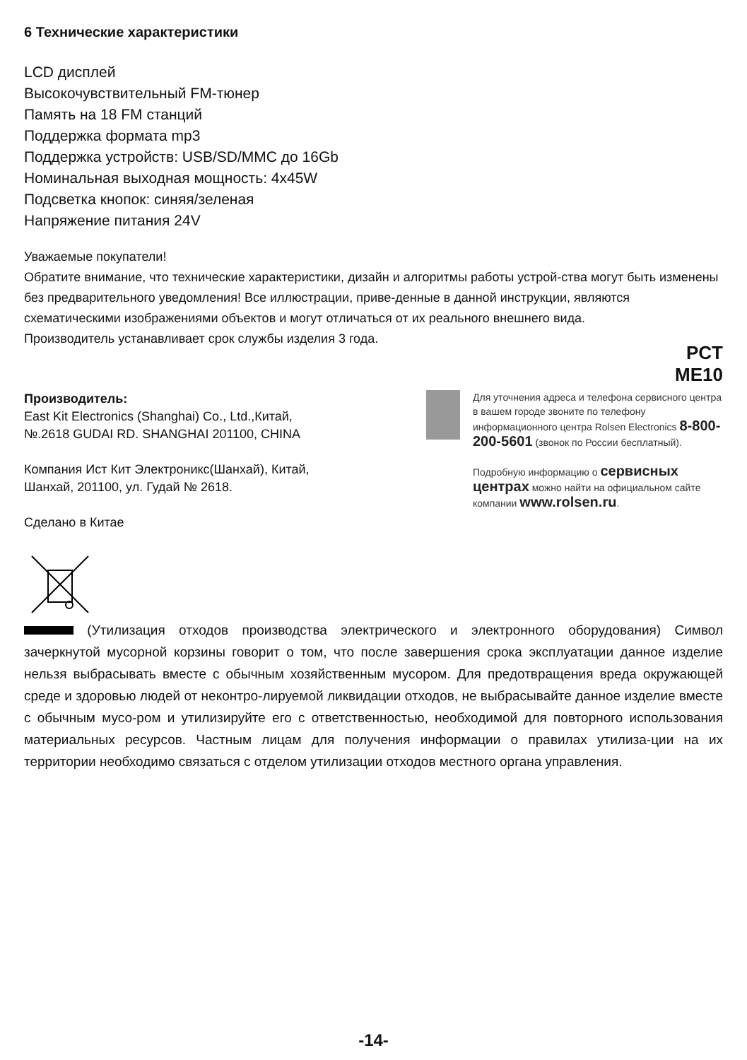6 Технические характеристики
LCD дисплей
Высокочувствительный FM-тюнер
Память на 18 FM станций
Поддержка формата mp3
Поддержка устройств: USB/SD/MMC до 16Gb
Номинальная выходная мощность: 4x45W
Подсветка кнопок: синяя/зеленая
Напряжение питания 24V
Уважаемые покупатели!
Обратите внимание, что технические характеристики, дизайн и алгоритмы работы устрой-ства могут быть изменены без предварительного уведомления! Все иллюстрации, приве-денные в данной инструкции, являются схематическими изображениями объектов и могут отличаться от их реального внешнего вида.
Производитель устанавливает срок службы изделия 3 года.
PCT
ME10
Производитель:
East Kit Electronics (Shanghai) Co., Ltd.,Китай,
№.2618 GUDAI RD. SHANGHAI 201100, CHINA
Компания Ист Кит Электроникс(Шанхай), Китай,
Шанхай, 201100, ул. Гудай № 2618.
Сделано в Китае
Для уточнения адреса и телефона сервисного центра в вашем городе звоните по телефону информационного центра Rolsen Electronics 8-800-200-5601 (звонок по России бесплатный).
Подробную информацию о сервисных центрах можно найти на официальном сайте компании www.rolsen.ru.
(Утилизация отходов производства электрического и электронного оборудования) Символ зачеркнутой мусорной корзины говорит о том, что после завершения срока эксплуатации данное изделие нельзя выбрасывать вместе с обычным хозяйственным мусором. Для предотвращения вреда окружающей среде и здоровью людей от неконтро-лируемой ликвидации отходов, не выбрасывайте данное изделие вместе с обычным мусо-ром и утилизируйте его с ответственностью, необходимой для повторного использования материальных ресурсов. Частным лицам для получения информации о правилах утилиза-ции на их территории необходимо связаться с отделом утилизации отходов местного органа управления.
-14-